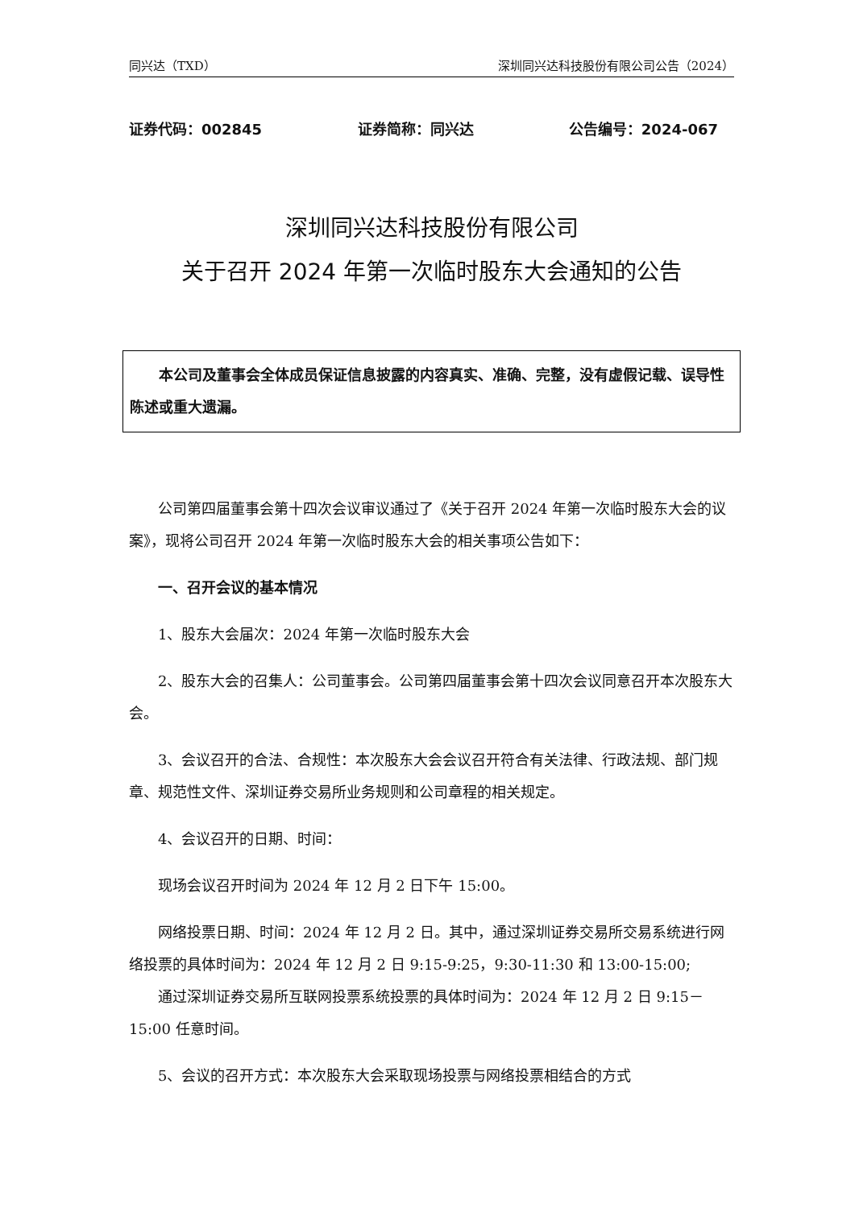同兴达（TXD） 深圳同兴达科技股份有限公司公告（2024）
证券代码：002845 证券简称：同兴达 公告编号：2024-067
深圳同兴达科技股份有限公司
关于召开 2024 年第一次临时股东大会通知的公告
本公司及董事会全体成员保证信息披露的内容真实、准确、完整，没有虚假记载、误导性陈述或重大遗漏。
公司第四届董事会第十四次会议审议通过了《关于召开 2024 年第一次临时股东大会的议案》，现将公司召开 2024 年第一次临时股东大会的相关事项公告如下：
一、召开会议的基本情况
1、股东大会届次：2024 年第一次临时股东大会
2、股东大会的召集人：公司董事会。公司第四届董事会第十四次会议同意召开本次股东大会。
3、会议召开的合法、合规性：本次股东大会会议召开符合有关法律、行政法规、部门规章、规范性文件、深圳证券交易所业务规则和公司章程的相关规定。
4、会议召开的日期、时间：
现场会议召开时间为 2024 年 12 月 2 日下午 15:00。
网络投票日期、时间：2024 年 12 月 2 日。其中，通过深圳证券交易所交易系统进行网络投票的具体时间为：2024 年 12 月 2 日 9:15-9:25，9:30-11:30 和 13:00-15:00;
通过深圳证券交易所互联网投票系统投票的具体时间为：2024 年 12 月 2 日 9:15－15:00 任意时间。
5、会议的召开方式：本次股东大会采取现场投票与网络投票相结合的方式